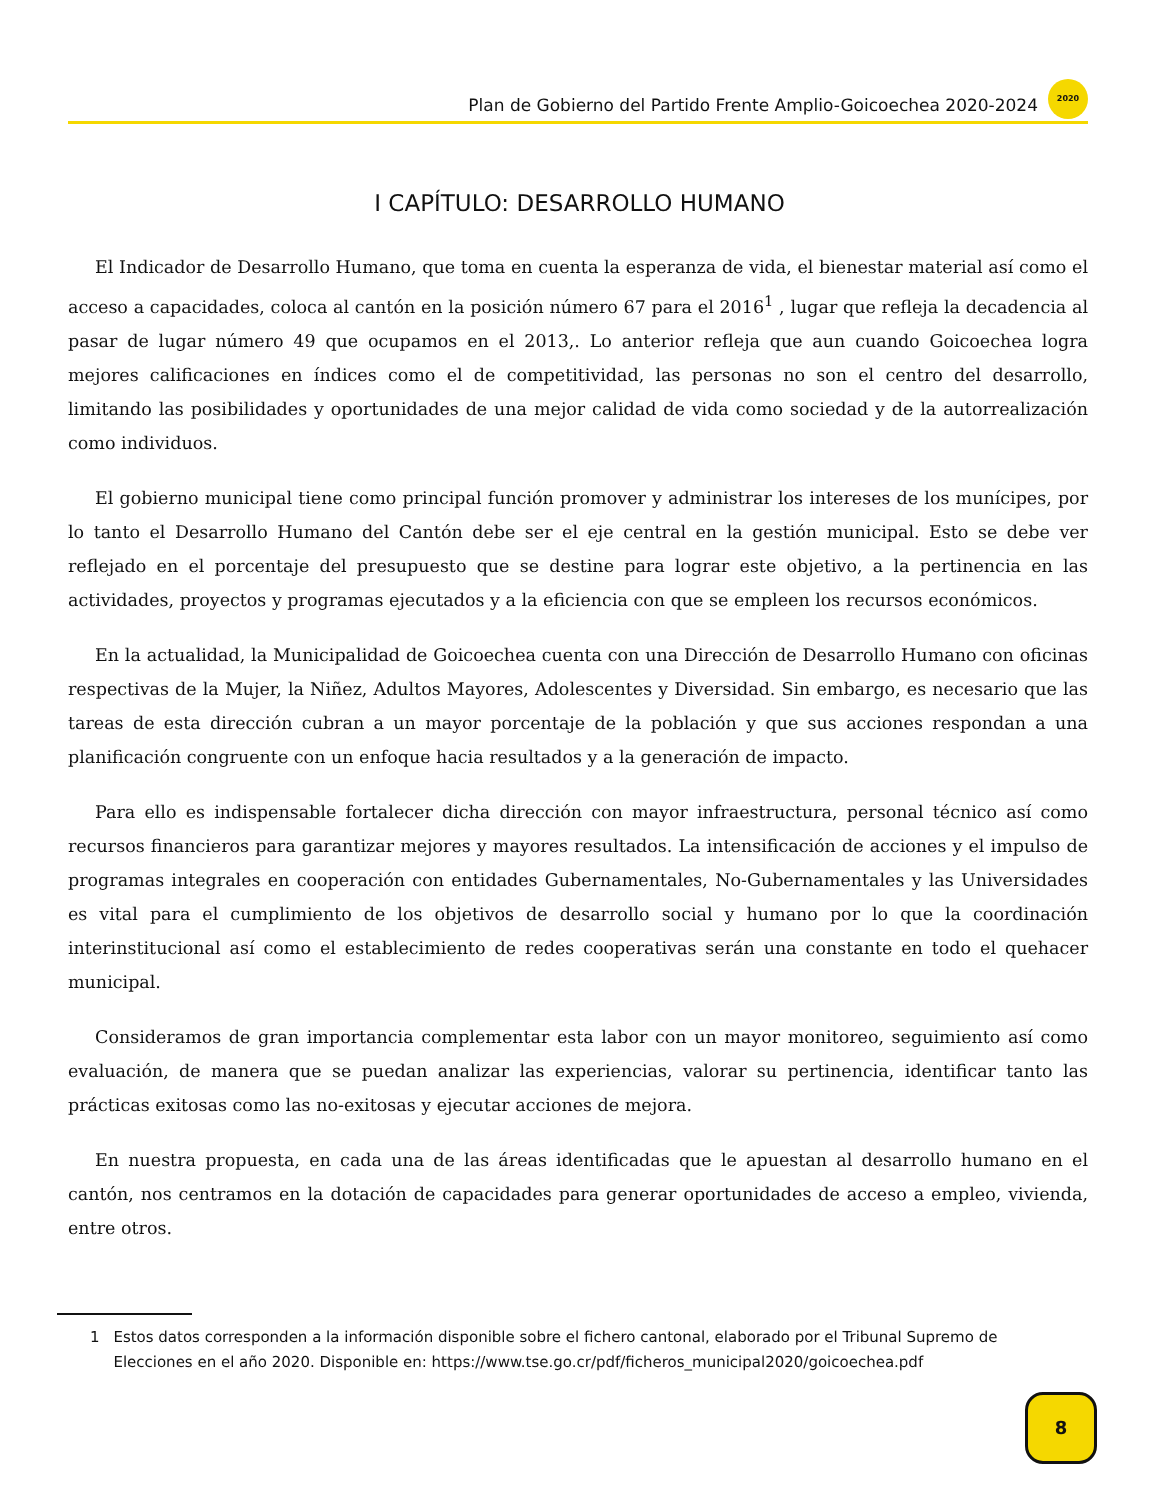Plan de Gobierno del Partido Frente Amplio-Goicoechea 2020-2024
2020
I CAPÍTULO: DESARROLLO HUMANO
El Indicador de Desarrollo Humano, que toma en cuenta la esperanza de vida, el bienestar material así como el acceso a capacidades, coloca al cantón en la posición número 67 para el 2016<sup>1</sup> , lugar que refleja la decadencia al pasar de lugar número 49 que ocupamos en el 2013,. Lo anterior refleja que aun cuando Goicoechea logra mejores calificaciones en índices como el de competitividad, las personas no son el centro del desarrollo, limitando las posibilidades y oportunidades de una mejor calidad de vida como sociedad y de la autorrealización como individuos.
El gobierno municipal tiene como principal función promover y administrar los intereses de los munícipes, por lo tanto el Desarrollo Humano del Cantón debe ser el eje central en la gestión municipal. Esto se debe ver reflejado en el porcentaje del presupuesto que se destine para lograr este objetivo, a la pertinencia en las actividades, proyectos y programas ejecutados y a la eficiencia con que se empleen los recursos económicos.
En la actualidad, la Municipalidad de Goicoechea cuenta con una Dirección de Desarrollo Humano con oficinas respectivas de la Mujer, la Niñez, Adultos Mayores, Adolescentes y Diversidad. Sin embargo, es necesario que las tareas de esta dirección cubran a un mayor porcentaje de la población y que sus acciones respondan a una planificación congruente con un enfoque hacia resultados y a la generación de impacto.
Para ello es indispensable fortalecer dicha dirección con mayor infraestructura, personal técnico así como recursos financieros para garantizar mejores y mayores resultados. La intensificación de acciones y el impulso de programas integrales en cooperación con entidades Gubernamentales, No-Gubernamentales y las Universidades es vital para el cumplimiento de los objetivos de desarrollo social y humano por lo que la coordinación interinstitucional así como el establecimiento de redes cooperativas serán una constante en todo el quehacer municipal.
Consideramos de gran importancia complementar esta labor con un mayor monitoreo, seguimiento así como evaluación, de manera que se puedan analizar las experiencias, valorar su pertinencia, identificar tanto las prácticas exitosas como las no-exitosas y ejecutar acciones de mejora.
En nuestra propuesta, en cada una de las áreas identificadas que le apuestan al desarrollo humano en el cantón, nos centramos en la dotación de capacidades para generar oportunidades de acceso a empleo, vivienda, entre otros.
1 Estos datos corresponden a la información disponible sobre el fichero cantonal, elaborado por el Tribunal Supremo de Elecciones en el año 2020. Disponible en: https://www.tse.go.cr/pdf/ficheros_municipal2020/goicoechea.pdf
8